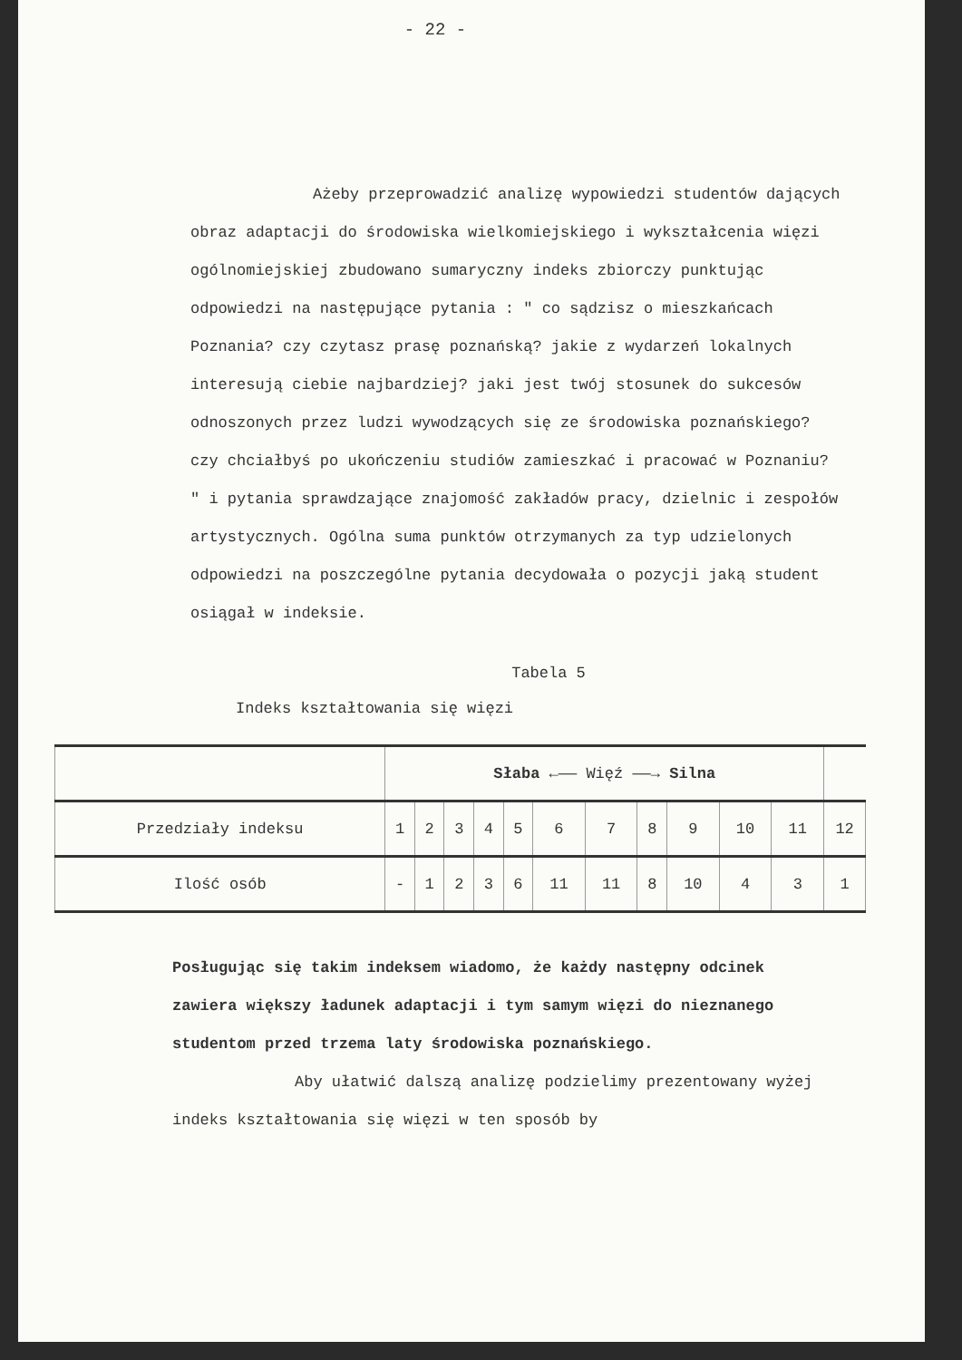- 22 -
Ażeby przeprowadzić analizę wypowiedzi studentów dających obraz adaptacji do środowiska wielkomiejskiego i wykształcenia więzi ogólnomiejskiej zbudowano sumaryczny indeks zbiorczy punktując odpowiedzi na następujące pytania : " co sądzisz o mieszkańcach Poznania? czy czytasz prasę poznańską? jakie z wydarzeń lokalnych interesują ciebie najbardziej? jaki jest twój stosunek do sukcesów odnoszonych przez ludzi wywodzących się ze środowiska poznańskiego? czy chciałbyś po ukończeniu studiów zamieszkać i pracować w Poznaniu? " i pytania sprawdzające znajomość zakładów pracy, dzielnic i zespołów artystycznych. Ogólna suma punktów otrzymanych za typ udzielonych odpowiedzi na poszczególne pytania decydowała o pozycji jaką student osiągał w indeksie.
Tabela 5
Indeks kształtowania się więzi
| | Słaba ←—— Więź ——→ Silna | | | | | | | | | | | |
| --- | --- | --- | --- | --- | --- | --- | --- | --- | --- | --- | --- | --- |
| Przedziały indeksu | 1 | 2 | 3 | 4 | 5 | 6 | 7 | 8 | 9 | 10 | 11 | 12 |
| Ilość osób | - | 1 | 2 | 3 | 6 | 11 | 11 | 8 | 10 | 4 | 3 | 1 |
Posługując się takim indeksem wiadomo, że każdy następny odcinek zawiera większy ładunek adaptacji i tym samym więzi do nieznanego studentom przed trzema laty środowiska poznańskiego.
Aby ułatwić dalszą analizę podzielimy prezentowany wyżej indeks kształtowania się więzi w ten sposób by